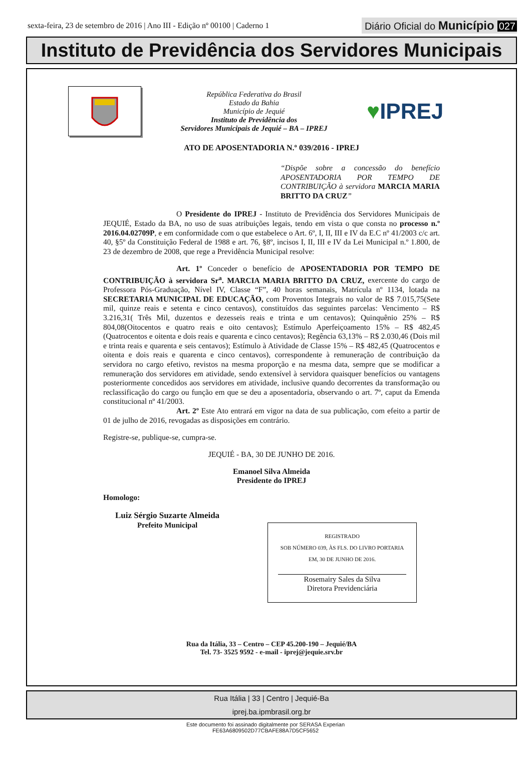sexta-feira, 23 de setembro de 2016 | Ano III - Edição nº 00100 | Caderno 1
Diário Oficial do Município 027
Instituto de Previdência dos Servidores Municipais
República Federativa do Brasil
Estado da Bahia
Município de Jequié
Instituto de Previdência dos
Servidores Municipais de Jequié – BA – IPREJ
♥IPREJ
ATO DE APOSENTADORIA N.º 039/2016 - IPREJ
“Dispõe sobre a concessão do benefício APOSENTADORIA POR TEMPO DE CONTRIBUIÇÃO à servidora MARCIA MARIA BRITTO DA CRUZ”
O Presidente do IPREJ - Instituto de Previdência dos Servidores Municipais de JEQUIÉ, Estado da BA, no uso de suas atribuições legais, tendo em vista o que consta no processo n.º 2016.04.02709P, e em conformidade com o que estabelece o Art. 6º, I, II, III e IV da E.C nº 41/2003 c/c art. 40, §5º da Constituição Federal de 1988 e art. 76, §8º, incisos I, II, III e IV da Lei Municipal n.º 1.800, de 23 de dezembro de 2008, que rege a Previdência Municipal resolve:
Art. 1º Conceder o benefício de APOSENTADORIA POR TEMPO DE CONTRIBUIÇÃO à servidora Sr<sup>a</sup>. MARCIA MARIA BRITTO DA CRUZ, exercente do cargo de Professora Pós-Graduação, Nível IV, Classe “F”, 40 horas semanais, Matrícula nº 1134, lotada na SECRETARIA MUNICIPAL DE EDUCAÇÃO, com Proventos Integrais no valor de R$ 7.015,75(Sete mil, quinze reais e setenta e cinco centavos), constituídos das seguintes parcelas: Vencimento – R$ 3.216,31( Três Mil, duzentos e dezesseis reais e trinta e um centavos); Quinquênio 25% – R$ 804,08(Oitocentos e quatro reais e oito centavos); Estímulo Aperfeiçoamento 15% – R$ 482,45 (Quatrocentos e oitenta e dois reais e quarenta e cinco centavos); Regência 63,13% – R$ 2.030,46 (Dois mil e trinta reais e quarenta e seis centavos); Estímulo à Atividade de Classe 15% – R$ 482,45 (Quatrocentos e oitenta e dois reais e quarenta e cinco centavos), correspondente à remuneração de contribuição da servidora no cargo efetivo, revistos na mesma proporção e na mesma data, sempre que se modificar a remuneração dos servidores em atividade, sendo extensível à servidora quaisquer benefícios ou vantagens posteriormente concedidos aos servidores em atividade, inclusive quando decorrentes da transformação ou reclassificação do cargo ou função em que se deu a aposentadoria, observando o art. 7º, caput da Emenda constitucional nº 41/2003.
Art. 2º Este Ato entrará em vigor na data de sua publicação, com efeito a partir de 01 de julho de 2016, revogadas as disposições em contrário.
Registre-se, publique-se, cumpra-se.
JEQUIÉ - BA, 30 DE JUNHO DE 2016.
Emanoel Silva Almeida
Presidente do IPREJ
Homologo:
Luiz Sérgio Suzarte Almeida
Prefeito Municipal
REGISTRADO
SOB NÚMERO 039, ÀS FLS. DO LIVRO PORTARIA
EM, 30 DE JUNHO DE 2016.
Rosemairy Sales da Silva
Diretora Previdenciária
Rua da Itália, 33 – Centro – CEP 45.200-190 – Jequié/BA
Tel. 73- 3525 9592 - e-mail - iprej@jequie.srv.br
Rua Itália | 33 | Centro | Jequié-Ba
iprej.ba.ipmbrasil.org.br
Este documento foi assinado digitalmente por SERASA Experian
FE63A6809502D77CBAFE88A7D5CF5652